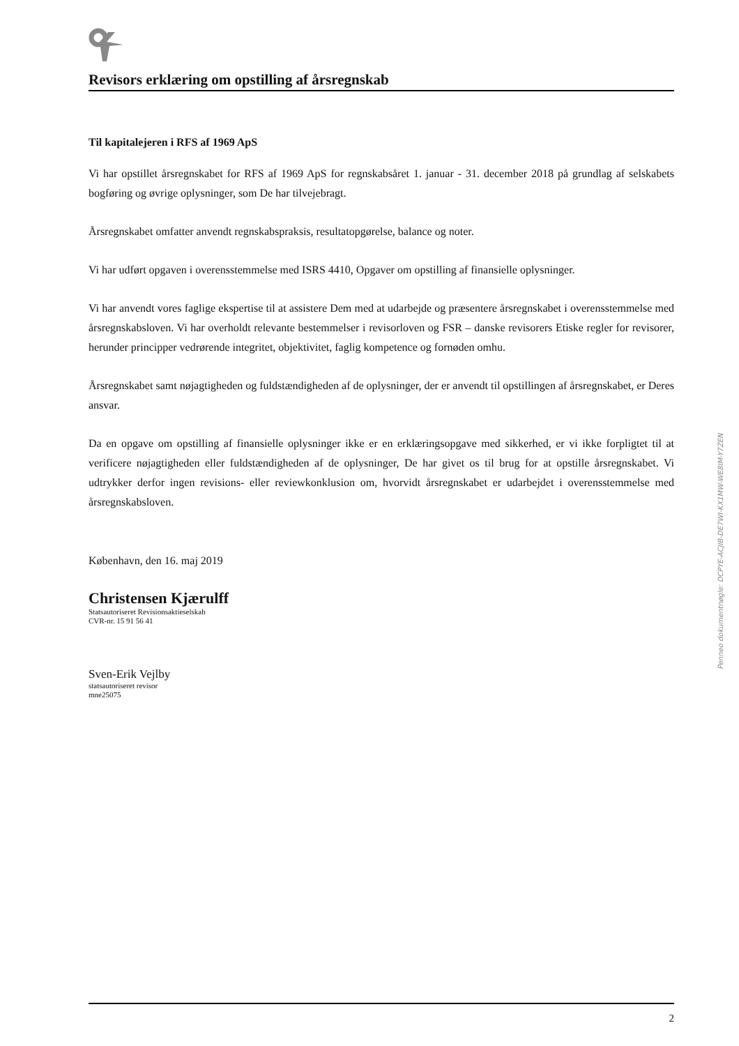Revisors erklæring om opstilling af årsregnskab
Til kapitalejeren i RFS af 1969 ApS
Vi har opstillet årsregnskabet for RFS af 1969 ApS for regnskabsåret 1. januar - 31. december 2018 på grundlag af selskabets bogføring og øvrige oplysninger, som De har tilvejebragt.
Årsregnskabet omfatter anvendt regnskabspraksis, resultatopgørelse, balance og noter.
Vi har udført opgaven i overensstemmelse med ISRS 4410, Opgaver om opstilling af finansielle oplysninger.
Vi har anvendt vores faglige ekspertise til at assistere Dem med at udarbejde og præsentere årsregnskabet i overensstemmelse med årsregnskabsloven. Vi har overholdt relevante bestemmelser i revisorloven og FSR – danske revisorers Etiske regler for revisorer, herunder principper vedrørende integritet, objektivitet, faglig kompetence og fornøden omhu.
Årsregnskabet samt nøjagtigheden og fuldstændigheden af de oplysninger, der er anvendt til opstillingen af årsregnskabet, er Deres ansvar.
Da en opgave om opstilling af finansielle oplysninger ikke er en erklæringsopgave med sikkerhed, er vi ikke forpligtet til at verificere nøjagtigheden eller fuldstændigheden af de oplysninger, De har givet os til brug for at opstille årsregnskabet. Vi udtrykker derfor ingen revisions- eller reviewkonklusion om, hvorvidt årsregnskabet er udarbejdet i overensstemmelse med årsregnskabsloven.
København, den 16. maj 2019
Christensen Kjærulff
Statsautoriseret Revisionsaktieselskab
CVR-nr. 15 91 56 41
Sven-Erik Vejlby
statsautoriseret revisor
mne25075
Penneo dokumentnøgle: DCPYE-ACJIB-DE7WI-KX1MW-WE8IM-Y7ZEN
2